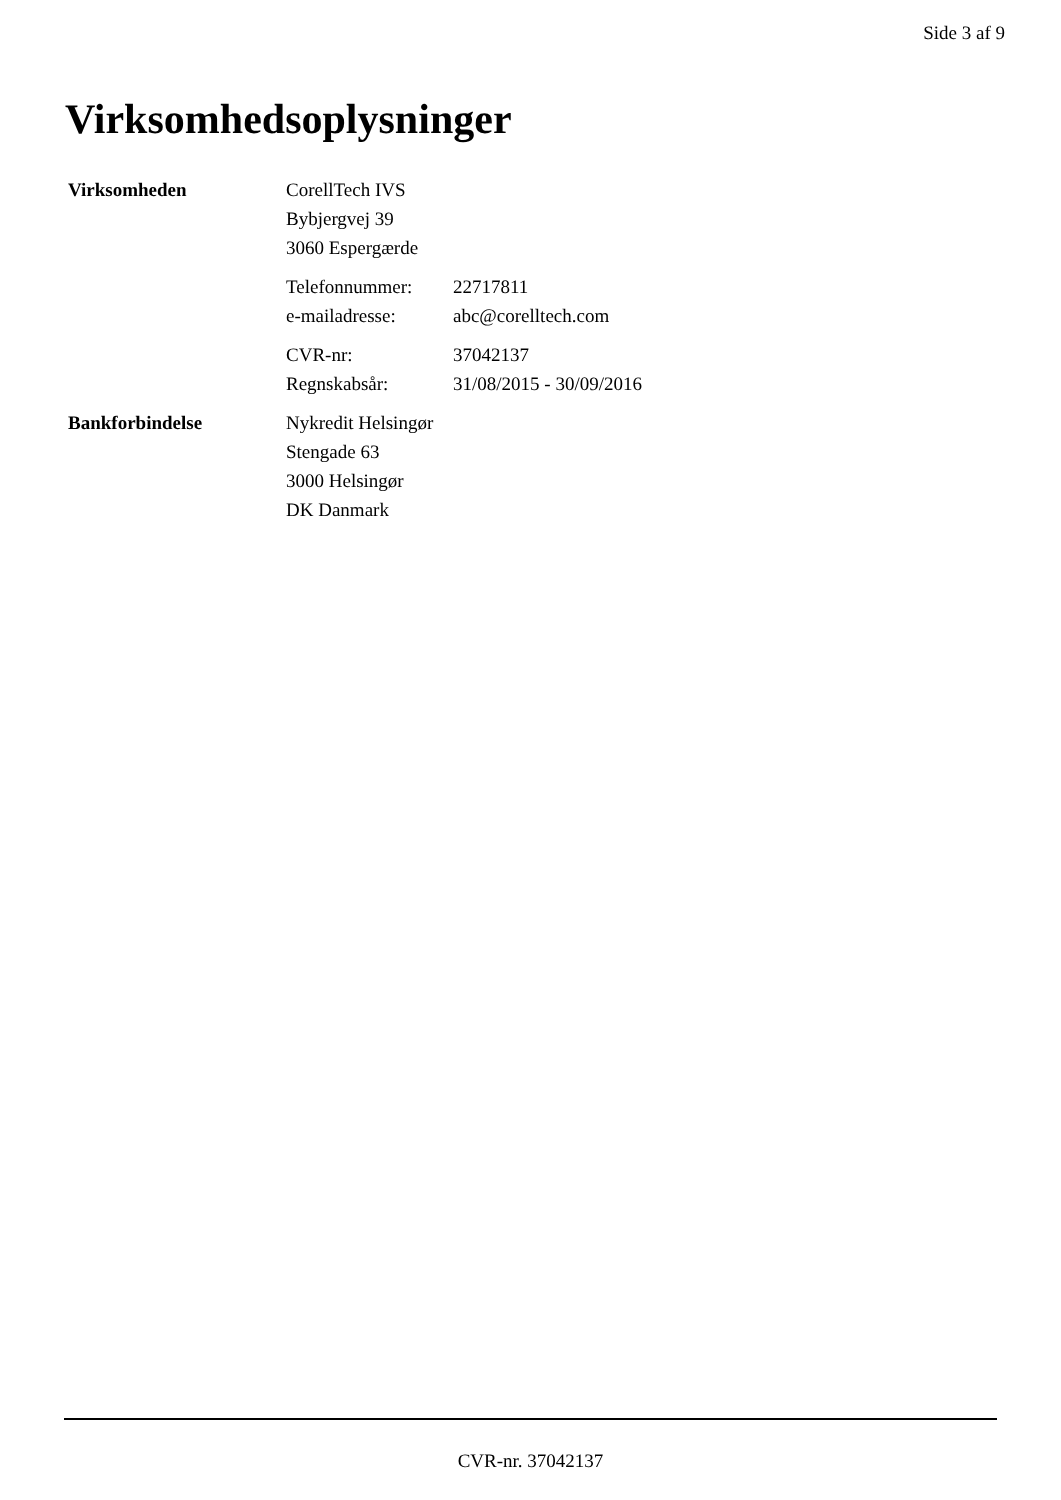Side 3 af 9
Virksomhedsoplysninger
Virksomheden CorellTech IVS
Bybjergvej 39
3060 Espergærde
Telefonnummer: 22717811
e-mailadresse: abc@corelltech.com
CVR-nr: 37042137
Regnskabsår: 31/08/2015 - 30/09/2016
Bankforbindelse Nykredit Helsingør
Stengade 63
3000 Helsingør
DK Danmark
CVR-nr. 37042137